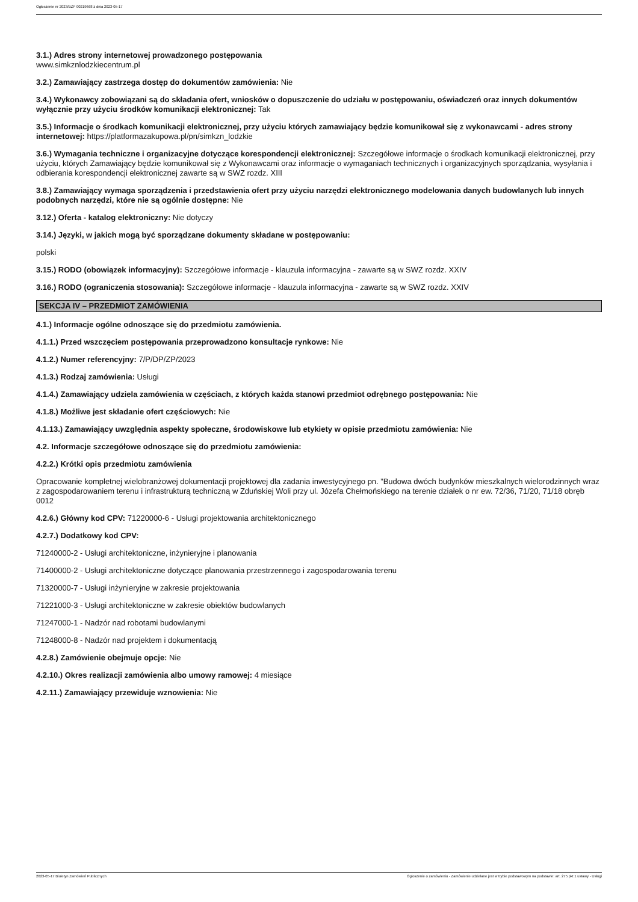Ogłoszenie nr 2023/BZP 00219668 z dnia 2023-05-17
3.1.) Adres strony internetowej prowadzonego postępowania
www.simkznlodzkiecentrum.pl
3.2.) Zamawiający zastrzega dostęp do dokumentów zamówienia: Nie
3.4.) Wykonawcy zobowiązani są do składania ofert, wniosków o dopuszczenie do udziału w postępowaniu, oświadczeń oraz innych dokumentów wyłącznie przy użyciu środków komunikacji elektronicznej: Tak
3.5.) Informacje o środkach komunikacji elektronicznej, przy użyciu których zamawiający będzie komunikował się z wykonawcami - adres strony internetowej: https://platformazakupowa.pl/pn/simkzn_lodzkie
3.6.) Wymagania techniczne i organizacyjne dotyczące korespondencji elektronicznej: Szczegółowe informacje o środkach komunikacji elektronicznej, przy użyciu, których Zamawiający będzie komunikował się z Wykonawcami oraz informacje o wymaganiach technicznych i organizacyjnych sporządzania, wysyłania i odbierania korespondencji elektronicznej zawarte są w SWZ rozdz. XIII
3.8.) Zamawiający wymaga sporządzenia i przedstawienia ofert przy użyciu narzędzi elektronicznego modelowania danych budowlanych lub innych podobnych narzędzi, które nie są ogólnie dostępne: Nie
3.12.) Oferta - katalog elektroniczny: Nie dotyczy
3.14.) Języki, w jakich mogą być sporządzane dokumenty składane w postępowaniu:
polski
3.15.) RODO (obowiązek informacyjny): Szczegółowe informacje - klauzula informacyjna - zawarte są w SWZ rozdz. XXIV
3.16.) RODO (ograniczenia stosowania): Szczegółowe informacje - klauzula informacyjna - zawarte są w SWZ rozdz. XXIV
SEKCJA IV – PRZEDMIOT ZAMÓWIENIA
4.1.) Informacje ogólne odnoszące się do przedmiotu zamówienia.
4.1.1.) Przed wszczęciem postępowania przeprowadzono konsultacje rynkowe: Nie
4.1.2.) Numer referencyjny: 7/P/DP/ZP/2023
4.1.3.) Rodzaj zamówienia: Usługi
4.1.4.) Zamawiający udziela zamówienia w częściach, z których każda stanowi przedmiot odrębnego postępowania: Nie
4.1.8.) Możliwe jest składanie ofert częściowych: Nie
4.1.13.) Zamawiający uwzględnia aspekty społeczne, środowiskowe lub etykiety w opisie przedmiotu zamówienia: Nie
4.2. Informacje szczegółowe odnoszące się do przedmiotu zamówienia:
4.2.2.) Krótki opis przedmiotu zamówienia
Opracowanie kompletnej wielobranżowej dokumentacji projektowej dla zadania inwestycyjnego pn. ”Budowa dwóch budynków mieszkalnych wielorodzinnych wraz z zagospodarowaniem terenu i infrastrukturą techniczną w Zduńskiej Woli przy ul. Józefa Chełmońskiego na terenie działek o nr ew. 72/36, 71/20, 71/18 obręb 0012
4.2.6.) Główny kod CPV: 71220000-6 - Usługi projektowania architektonicznego
4.2.7.) Dodatkowy kod CPV:
71240000-2 - Usługi architektoniczne, inżynieryjne i planowania
71400000-2 - Usługi architektoniczne dotyczące planowania przestrzennego i zagospodarowania terenu
71320000-7 - Usługi inżynieryjne w zakresie projektowania
71221000-3 - Usługi architektoniczne w zakresie obiektów budowlanych
71247000-1 - Nadzór nad robotami budowlanymi
71248000-8 - Nadzór nad projektem i dokumentacją
4.2.8.) Zamówienie obejmuje opcje: Nie
4.2.10.) Okres realizacji zamówienia albo umowy ramowej: 4 miesiące
4.2.11.) Zamawiający przewiduje wznowienia: Nie
2023-05-17 Biuletyn Zamówień Publicznych Ogłoszenie o zamówieniu - Zamówienie udzielane jest w trybie podstawowym na podstawie: art. 275 pkt 1 ustawy - Usługi